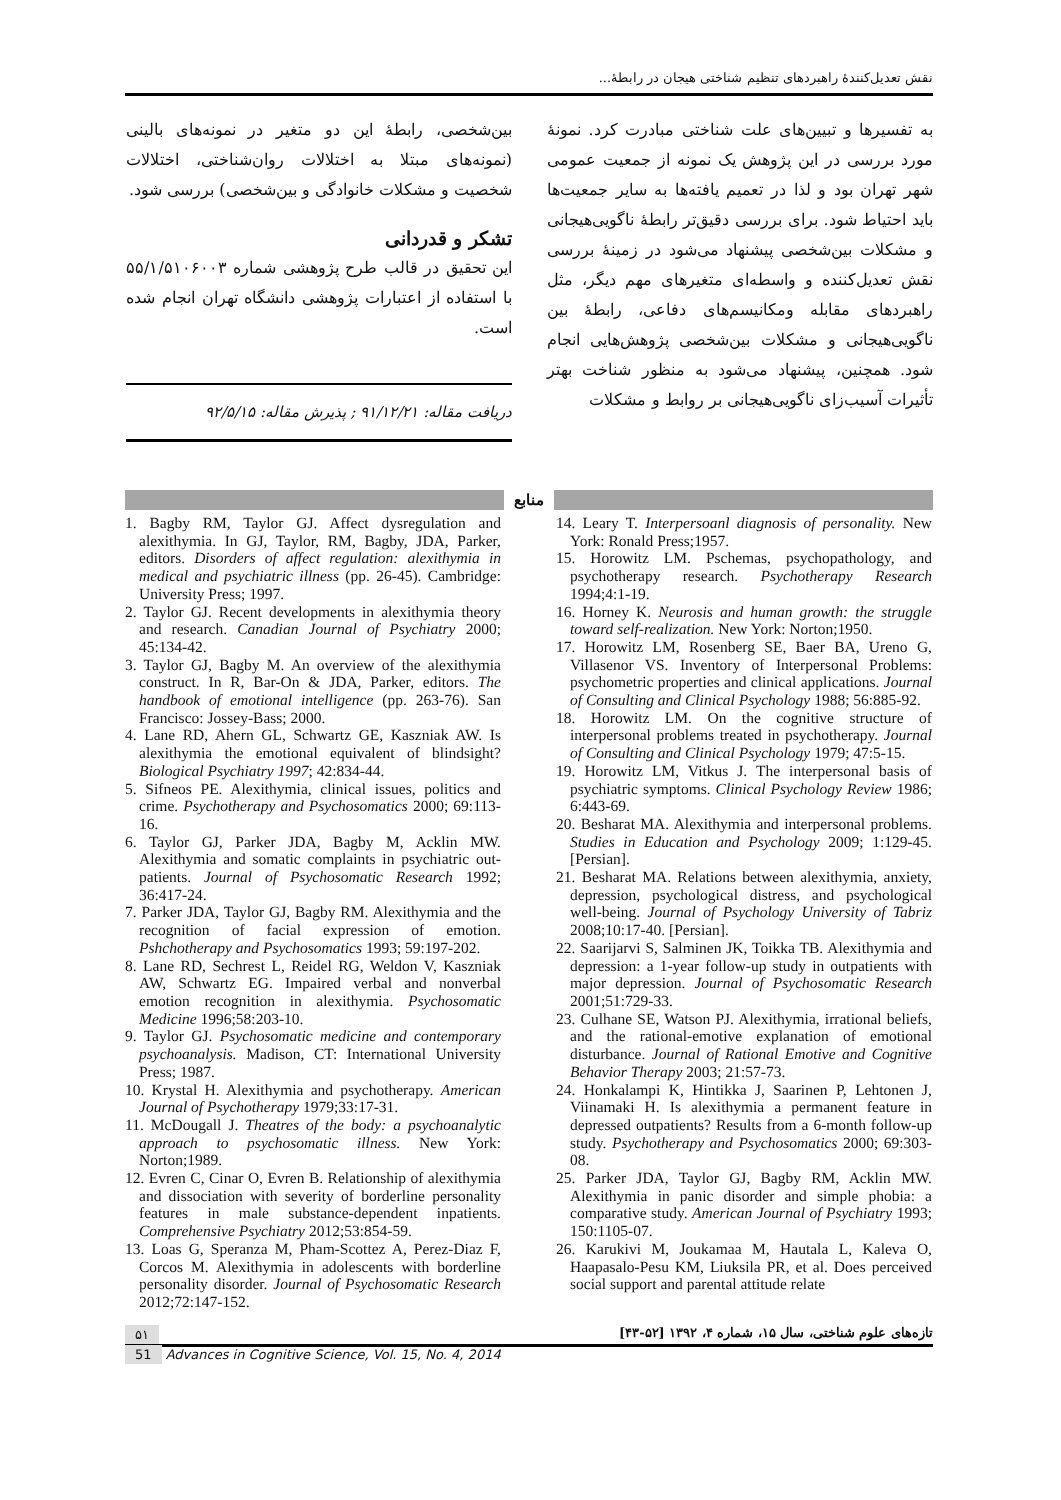نقش تعدیل‌کنندهٔ راهبردهای تنظیم شناختی هیجان در رابطهٔ...
به تفسیرها و تبیین‌های علت شناختی مبادرت کرد. نمونهٔ مورد بررسی در این پژوهش یک نمونه از جمعیت عمومی شهر تهران بود و لذا در تعمیم یافته‌ها به سایر جمعیت‌ها باید احتیاط شود. برای بررسی دقیق‌تر رابطهٔ ناگویی‌هیجانی و مشکلات بین‌شخصی پیشنهاد می‌شود در زمینهٔ بررسی نقش تعدیل‌کننده و واسطه‌ای متغیرهای مهم دیگر، مثل راهبردهای مقابله ومکانیسم‌های دفاعی، رابطهٔ بین ناگویی‌هیجانی و مشکلات بین‌شخصی پژوهش‌هایی انجام شود. همچنین، پیشنهاد می‌شود به منظور شناخت بهتر تأثیرات آسیب‌زای ناگویی‌هیجانی بر روابط و مشکلات
بین‌شخصی، رابطهٔ این دو متغیر در نمونه‌های بالینی (نمونه‌های مبتلا به اختلالات روان‌شناختی، اختلالات شخصیت و مشکلات خانوادگی و بین‌شخصی) بررسی شود.
تشکر و قدردانی
این تحقیق در قالب طرح پژوهشی شماره ۵۵/۱/۵۱۰۶۰۰۳ با استفاده از اعتبارات پژوهشی دانشگاه تهران انجام شده است.
دریافت مقاله: ۹۱/۱۲/۲۱ ; پذیرش مقاله: ۹۲/۵/۱۵
منابع
1. Bagby RM, Taylor GJ. Affect dysregulation and alexithymia. In GJ, Taylor, RM, Bagby, JDA, Parker, editors. Disorders of affect regulation: alexithymia in medical and psychiatric illness (pp. 26-45). Cambridge: University Press; 1997.
2. Taylor GJ. Recent developments in alexithymia theory and research. Canadian Journal of Psychiatry 2000; 45:134-42.
3. Taylor GJ, Bagby M. An overview of the alexithymia construct. In R, Bar-On & JDA, Parker, editors. The handbook of emotional intelligence (pp. 263-76). San Francisco: Jossey-Bass; 2000.
4. Lane RD, Ahern GL, Schwartz GE, Kaszniak AW. Is alexithymia the emotional equivalent of blindsight? Biological Psychiatry 1997; 42:834-44.
5. Sifneos PE. Alexithymia, clinical issues, politics and crime. Psychotherapy and Psychosomatics 2000; 69:113-16.
6. Taylor GJ, Parker JDA, Bagby M, Acklin MW. Alexithymia and somatic complaints in psychiatric out-patients. Journal of Psychosomatic Research 1992; 36:417-24.
7. Parker JDA, Taylor GJ, Bagby RM. Alexithymia and the recognition of facial expression of emotion. Pshchotherapy and Psychosomatics 1993; 59:197-202.
8. Lane RD, Sechrest L, Reidel RG, Weldon V, Kaszniak AW, Schwartz EG. Impaired verbal and nonverbal emotion recognition in alexithymia. Psychosomatic Medicine 1996;58:203-10.
9. Taylor GJ. Psychosomatic medicine and contemporary psychoanalysis. Madison, CT: International University Press; 1987.
10. Krystal H. Alexithymia and psychotherapy. American Journal of Psychotherapy 1979;33:17-31.
11. McDougall J. Theatres of the body: a psychoanalytic approach to psychosomatic illness. New York: Norton;1989.
12. Evren C, Cinar O, Evren B. Relationship of alexithymia and dissociation with severity of borderline personality features in male substance-dependent inpatients. Comprehensive Psychiatry 2012;53:854-59.
13. Loas G, Speranza M, Pham-Scottez A, Perez-Diaz F, Corcos M. Alexithymia in adolescents with borderline personality disorder. Journal of Psychosomatic Research 2012;72:147-152.
14. Leary T. Interpersoanl diagnosis of personality. New York: Ronald Press;1957.
15. Horowitz LM. Pschemas, psychopathology, and psychotherapy research. Psychotherapy Research 1994;4:1-19.
16. Horney K. Neurosis and human growth: the struggle toward self-realization. New York: Norton;1950.
17. Horowitz LM, Rosenberg SE, Baer BA, Ureno G, Villasenor VS. Inventory of Interpersonal Problems: psychometric properties and clinical applications. Journal of Consulting and Clinical Psychology 1988; 56:885-92.
18. Horowitz LM. On the cognitive structure of interpersonal problems treated in psychotherapy. Journal of Consulting and Clinical Psychology 1979; 47:5-15.
19. Horowitz LM, Vitkus J. The interpersonal basis of psychiatric symptoms. Clinical Psychology Review 1986; 6:443-69.
20. Besharat MA. Alexithymia and interpersonal problems. Studies in Education and Psychology 2009; 1:129-45. [Persian].
21. Besharat MA. Relations between alexithymia, anxiety, depression, psychological distress, and psychological well-being. Journal of Psychology University of Tabriz 2008;10:17-40. [Persian].
22. Saarijarvi S, Salminen JK, Toikka TB. Alexithymia and depression: a 1-year follow-up study in outpatients with major depression. Journal of Psychosomatic Research 2001;51:729-33.
23. Culhane SE, Watson PJ. Alexithymia, irrational beliefs, and the rational-emotive explanation of emotional disturbance. Journal of Rational Emotive and Cognitive Behavior Therapy 2003; 21:57-73.
24. Honkalampi K, Hintikka J, Saarinen P, Lehtonen J, Viinamaki H. Is alexithymia a permanent feature in depressed outpatients? Results from a 6-month follow-up study. Psychotherapy and Psychosomatics 2000; 69:303-08.
25. Parker JDA, Taylor GJ, Bagby RM, Acklin MW. Alexithymia in panic disorder and simple phobia: a comparative study. American Journal of Psychiatry 1993; 150:1105-07.
26. Karukivi M, Joukamaa M, Hautala L, Kaleva O, Haapasalo-Pesu KM, Liuksila PR, et al. Does perceived social support and parental attitude relate
تازه‌های علوم شناختی، سال ۱۵، شماره ۴، ۱۳۹۲ [۵۲-۴۳] ۵۱
51 Advances in Cognitive Science, Vol. 15, No. 4, 2014